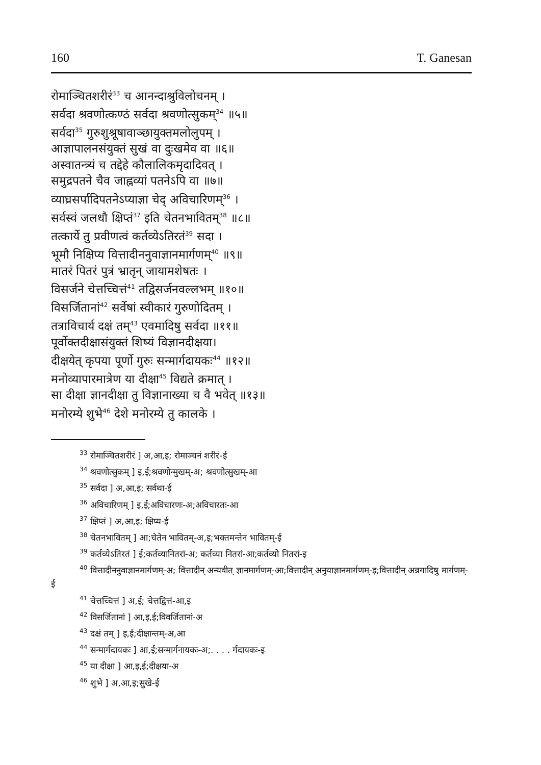160 T. Ganesan
रोमाञ्चितशरीरं<sup>33</sup> च आनन्दाश्रुविलोचनम् ।
सर्वदा श्रवणोत्कण्ठं सर्वदा श्रवणोत्सुकम्<sup>34</sup> ॥५॥
सर्वदा<sup>35</sup> गुरुशुश्रूषावाञ्छायुक्तमलोलुपम् ।
आज्ञापालनसंयुक्तं सुखं वा दुःखमेव वा ॥६॥
अस्वातन्त्र्यं च तद्देहे कौलालिकमृदादिवत् ।
समुद्रपतने चैव जाह्नव्यां पतनेऽपि वा ॥७॥
व्याघ्रसर्पादिपतनेऽप्याज्ञा चेद् अविचारिणम्<sup>36</sup> ।
सर्वस्वं जलधौ क्षिप्तं<sup>37</sup> इति चेतनभावितम्<sup>38</sup> ॥८॥
तत्कार्ये तु प्रवीणत्वं कर्तव्येऽतिरतं<sup>39</sup> सदा ।
भूमौ निक्षिप्य वित्तादीननुवाज्ञानमार्गणम्<sup>40</sup> ॥९॥
मातरं पितरं पुत्रं भ्रातृन् जायामशेषतः ।
विसर्जने चेत्तच्चित्तं<sup>41</sup> तद्विसर्जनवल्लभम् ॥१०॥
विसर्जितानां<sup>42</sup> सर्वेषां स्वीकारं गुरुणोदितम् ।
तत्राविचार्य दक्षं तम्<sup>43</sup> एवमादिषु सर्वदा ॥११॥
पूर्वोक्तदीक्षासंयुक्तं शिष्यं विज्ञानदीक्षया।
दीक्षयेत् कृपया पूर्णो गुरुः सन्मार्गदायकः<sup>44</sup> ॥१२॥
मनोव्यापारमात्रेण या दीक्षा<sup>45</sup> विद्यते क्रमात् ।
सा दीक्षा ज्ञानदीक्षा तु विज्ञानाख्या च वै भवेत् ॥१३॥
मनोरम्ये शुभे<sup>46</sup> देशे मनोरम्ये तु कालके ।
<sup>33</sup> रोमाञ्चितशरीरं ] अ,आ,इ; रोमाञ्चनं शरीरं-ई
<sup>34</sup> श्रवणोत्सुकम् ] इ,ई;श्रवणोन्मुखम्-अ; श्रवणोत्सुखम्-आ
<sup>35</sup> सर्वदा ] अ,आ,इ; सर्वथा-ई
<sup>36</sup> अविचारिणम् ] इ,ई;अविचारणः-अ;अविचारतः-आ
<sup>37</sup> क्षिप्तं ] अ,आ,इ; क्षिप्य-ई
<sup>38</sup> चेतनभावितम् ] आ;चेतेन भावितम्-अ,इ;भक्तमन्तेन भावितम्-ई
<sup>39</sup> कर्तव्येऽतिरतं ] ई;कर्तव्यानितरां-अ; कर्तव्या नितरां-आ;कर्तव्यो नितरां-इ
<sup>40</sup> वित्तादीननुवाज्ञानमार्गणम्-अ; वित्तादीन् अन्यवीत् ज्ञानमार्गणम्-आ;वित्तादीन् अनुयाज्ञानमार्गणम्-इ;वित्तादीन् अन्नगादिषु मार्गणम्-ई
<sup>41</sup> चेत्तच्चित्तं ] अ,ई; चेत्तद्वित्तं-आ,इ
<sup>42</sup> विसर्जितानां ] आ,इ,ई;विवर्जितानां-अ
<sup>43</sup> दक्षं तम् ] इ,ई;दीक्षान्तम्-अ,आ
<sup>44</sup> सन्मार्गदायकः ] आ,ई;सन्मार्गनायकः-अ;. . . . र्गदायकः-इ
<sup>45</sup> या दीक्षा ] आ,इ,ई;दीक्षया-अ
<sup>46</sup> शुभे ] अ,आ,इ;सुखे-ई